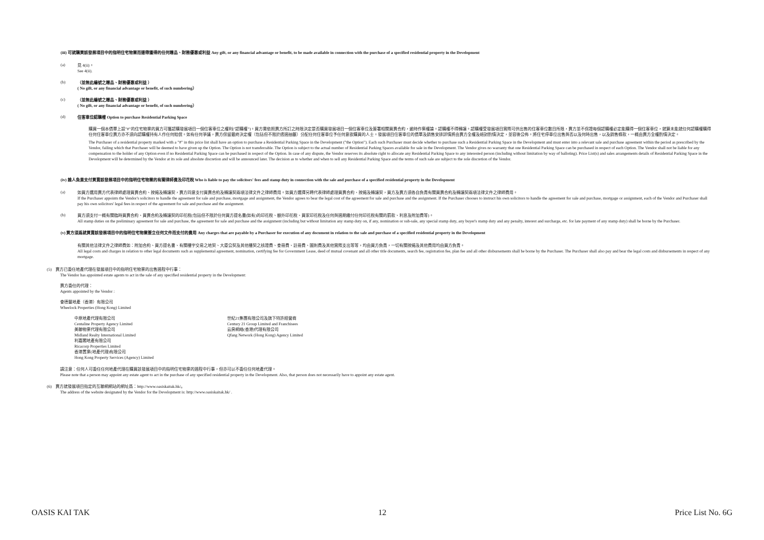(iii) 可就購買該發展項目中的指明住宅物業而連帶獲得的任何贈品、財務優惠或利益 Any gift, or any financial advantage or benefit, to be made available in connection with the purchase of a specified residential property in the Development
(a)
見 4(ii)。
See 4(ii).
(b)
（並無此編號之贈品、財務優惠或利益 ）
( No gift, or any financial advantage or benefit, of such numbering）
(c)
（並無此編號之贈品、財務優惠或利益 ）
( No gift, or any financial advantage or benefit, of such numbering）
(d)
住客車位認購權 Option to purchase Residential Parking Space
購買一個本價單上設"#"的住宅物業的買方可獲認購發展項目一個住客車位之權利("認購權")。買方需依照賣方所訂之時限決定是否購買發展項目一個住客車位及簽署相關買賣合約，逾時作棄權論。認購權不得轉讓。認購權受發展項目實際可供出售的住客車位數目所限，賣方並不保證每個認購權必定能購得一個住客車位，就算未能就任何認購權購得任何住客車位賣方亦不須向認購權持有人作任何賠償。如有任何爭議，賣方保留最終決定權（包括但不限於透過抽籤）分配任何住客車位予任何意欲購買的人士。發展項目住客車位的價單及銷售安排詳情將由賣方全權及絕對酌情決定，並容後公佈。將住宅停車位出售與否以及何時出售，以及銷售條款，一概由賣方全權酌情決定。
The Purchaser of a residential property marked with a "#" in this price list shall have an option to purchase a Residential Parking Space in the Development ("the Option"). Each such Purchaser must decide whether to purchase such a Residential Parking Space in the Development and must enter into a relevant sale and purchase agreement within the period as prescribed by the Vendor, failing which that Purchaser will be deemed to have given up the Option. The Option is not transferrable. The Option is subject to the actual number of Residential Parking Spaces available for sale in the Development. The Vendor gives no warranty that one Residential Parking Space can be purchased in respect of each Option. The Vendor shall not be liable for any compensation to the holder of any Option even if no Residential Parking Space can be purchased in respect of the Option. In case of any dispute, the Vendor reserves its absolute right to allocate any Residential Parking Space to any interested person (including without limitation by way of balloting). Price List(s) and sales arrangements details of Residential Parking Space in the Development will be determined by the Vendor at its sole and absolute discretion and will be announced later. The decision as to whether and when to sell any Residential Parking Space and the terms of such sale are subject to the sole discretion of the Vendor.
(iv) 誰人負責支付買賣該發展項目中的指明住宅物業的有關律師費及印花稅 Who is liable to pay the solicitors' fees and stamp duty in connection with the sale and purchase of a specified residential property in the Development
(a)
如買方選用賣方代表律師處理買賣合約、按揭及轉讓契，賣方同意支付買賣合約及轉讓契兩項法律文件之律師費用。如買方選擇另聘代表律師處理買賣合約、按揭及轉讓契，買方及賣方須各自負責有關買賣合約及轉讓契兩項法律文件之律師費用。
If the Purchaser appoints the Vendor's solicitors to handle the agreement for sale and purchase, mortgage and assignment, the Vendor agrees to bear the legal cost of the agreement for sale and purchase and the assignment. If the Purchaser chooses to instruct his own solicitors to handle the agreement for sale and purchase, mortgage or assignment, each of the Vendor and Purchaser shall pay his own solicitors' legal fees in respect of the agreement for sale and purchase and the assignment.
(b)
買方須支付一概有關臨時買賣合約、買賣合約及轉讓契的印花稅(包括但不限於任何買方提名書(如有)的印花稅、額外印花稅、買家印花稅及任何與過期繳付任何印花稅有關的罰款、利息及附加費等)。
All stamp duties on the preliminary agreement for sale and purchase, the agreement for sale and purchase and the assignment (including but without limitation any stamp duty on, if any, nomination or sub-sale, any special stamp duty, any buyer's stamp duty and any penalty, interest and surcharge, etc. for late payment of any stamp duty) shall be borne by the Purchaser.
(v) 買方須爲就買賣該發展項目中的指明住宅物業簽立任何文件而支付的費用 Any charges that are payable by a Purchaser for execution of any document in relation to the sale and purchase of a specified residential property in the Development
有關其他法律文件之律師費如：附加合約、買方提名書、有關樓宇交易之地契、大廈公契及其他樓契之核證費、查冊費、註冊費、圖則費及其他實際支出等等，均由買方負責，一切有關按揭及其他費用均由買方負責。
All legal costs and charges in relation to other legal documents such as supplemental agreement, nomination, certifying fee for Government Lease, deed of mutual covenant and all other title documents, search fee, registration fee, plan fee and all other disbursements shall be borne by the Purchaser. The Purchaser shall also pay and bear the legal costs and disbursements in respect of any mortgage.
(5) 賣方已委任地產代理在發展項目中的指明住宅物業的出售過程中行事：
The Vendor has appointed estate agents to act in the sale of any specified residential property in the Development:
賣方委任的代理：
Agents appointed by the Vendor :
會德豐地產（香港）有限公司
Wheelock Properties (Hong Kong) Limited
中原地產代理有限公司
Centaline Property Agency Limited
美聯物業代理有限公司
Midland Realty International Limited
利嘉閣地產有限公司
Ricacorp Properties Limited
香港置業(地產代理)有限公司
Hong Kong Property Services (Agency) Limited
世紀21集團有限公司及旗下特許經營商
Century 21 Group Limited and Franchisees
云房網絡(香港)代理有限公司
Qfang Network (Hong Kong) Agency Limited
請注意：任何人可委任任何地產代理在購買該發展項目中的指明住宅物業的過程中行事，但亦可以不委任任何地產代理。
Please note that a person may appoint any estate agent to act in the purchase of any specified residential property in the Development. Also, that person does not necessarily have to appoint any estate agent.
(6) 賣方就發展項目指定的互聯網網站的網址爲：http://www.oasiskaitak.hk/。
The address of the website designated by the Vendor for the Development is: http://www.oasiskaitak.hk/ .
OASIS KAI TAK 12 Price List No. 6G